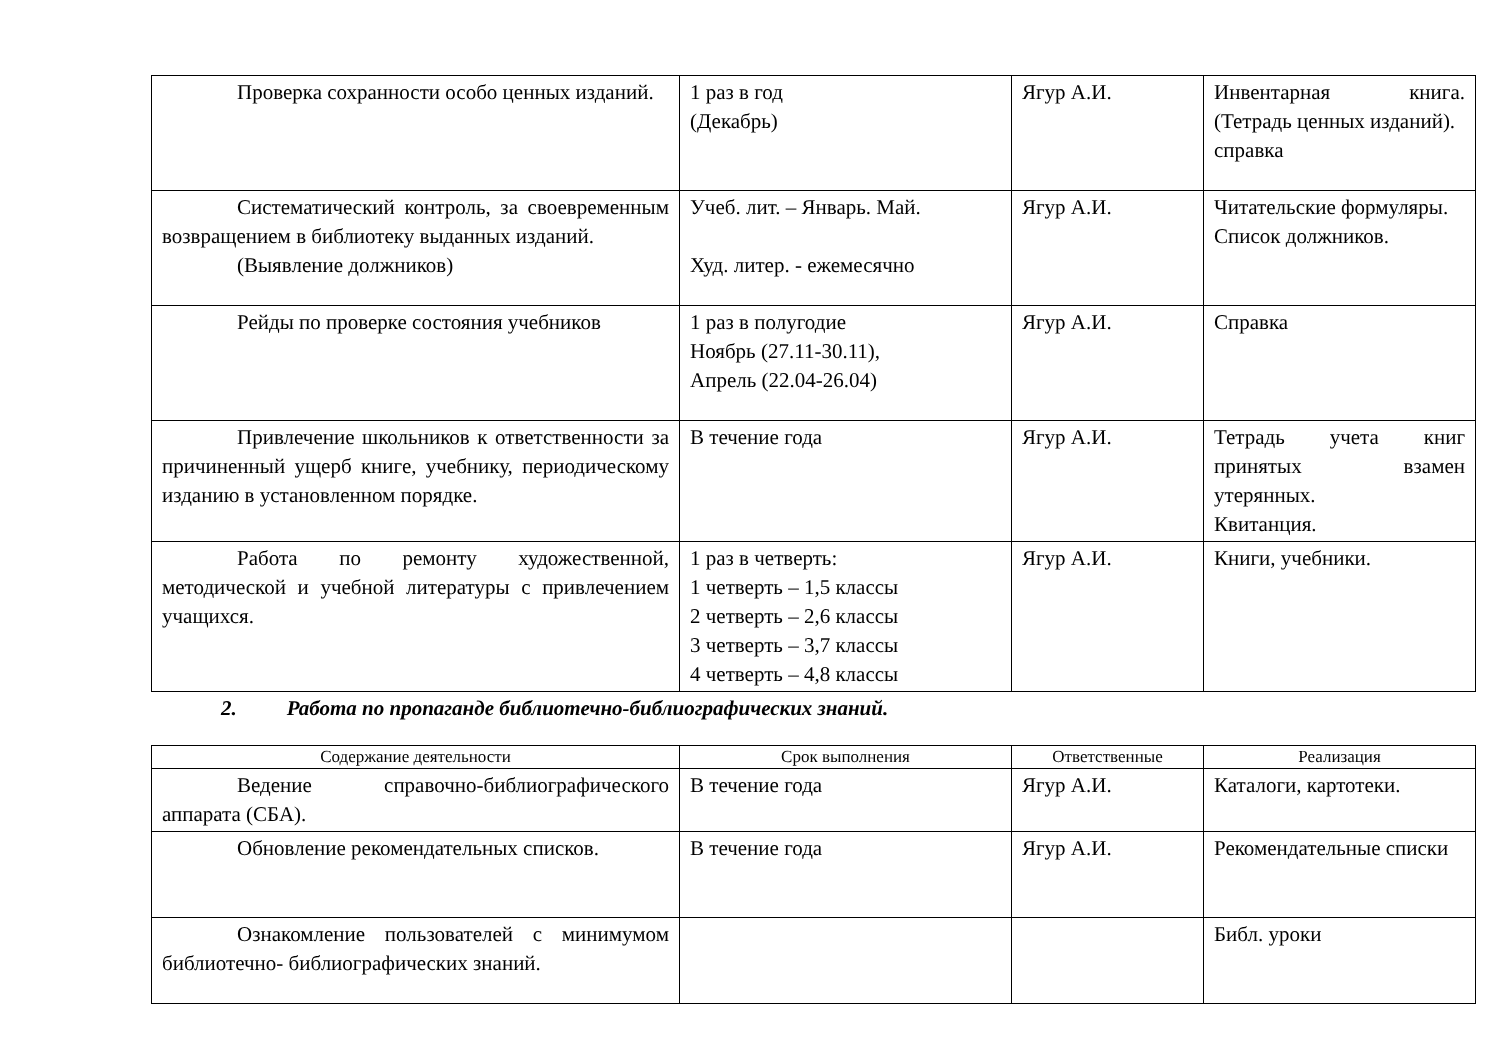| Проверка сохранности особо ценных изданий. | 1 раз в год (Декабрь) | Ягур А.И. | Инвентарная книга. (Тетрадь ценных изданий). справка |
| Систематический контроль, за своевременным возвращением в библиотеку выданных изданий. (Выявление должников) | Учеб. лит. – Январь. Май. Худ. литер. - ежемесячно | Ягур А.И. | Читательские формуляры. Список должников. |
| Рейды по проверке состояния учебников | 1 раз в полугодие Ноябрь (27.11-30.11), Апрель (22.04-26.04) | Ягур А.И. | Справка |
| Привлечение школьников к ответственности за причиненный ущерб книге, учебнику, периодическому изданию в установленном порядке. | В течение года | Ягур А.И. | Тетрадь учета книг принятых взамен утерянных. Квитанция. |
| Работа по ремонту художественной, методической и учебной литературы с привлечением учащихся. | 1 раз в четверть: 1 четверть – 1,5 классы 2 четверть – 2,6 классы 3 четверть – 3,7 классы 4 четверть – 4,8 классы | Ягур А.И. | Книги, учебники. |
2. Работа по пропаганде библиотечно-библиографических знаний.
| Содержание деятельности | Срок выполнения | Ответственные | Реализация |
| --- | --- | --- | --- |
| Ведение справочно-библиографического аппарата (СБА). | В течение года | Ягур А.И. | Каталоги, картотеки. |
| Обновление рекомендательных списков. | В течение года | Ягур А.И. | Рекомендательные списки |
| Ознакомление пользователей с минимумом библиотечно- библиографических знаний. | | | Библ. уроки |